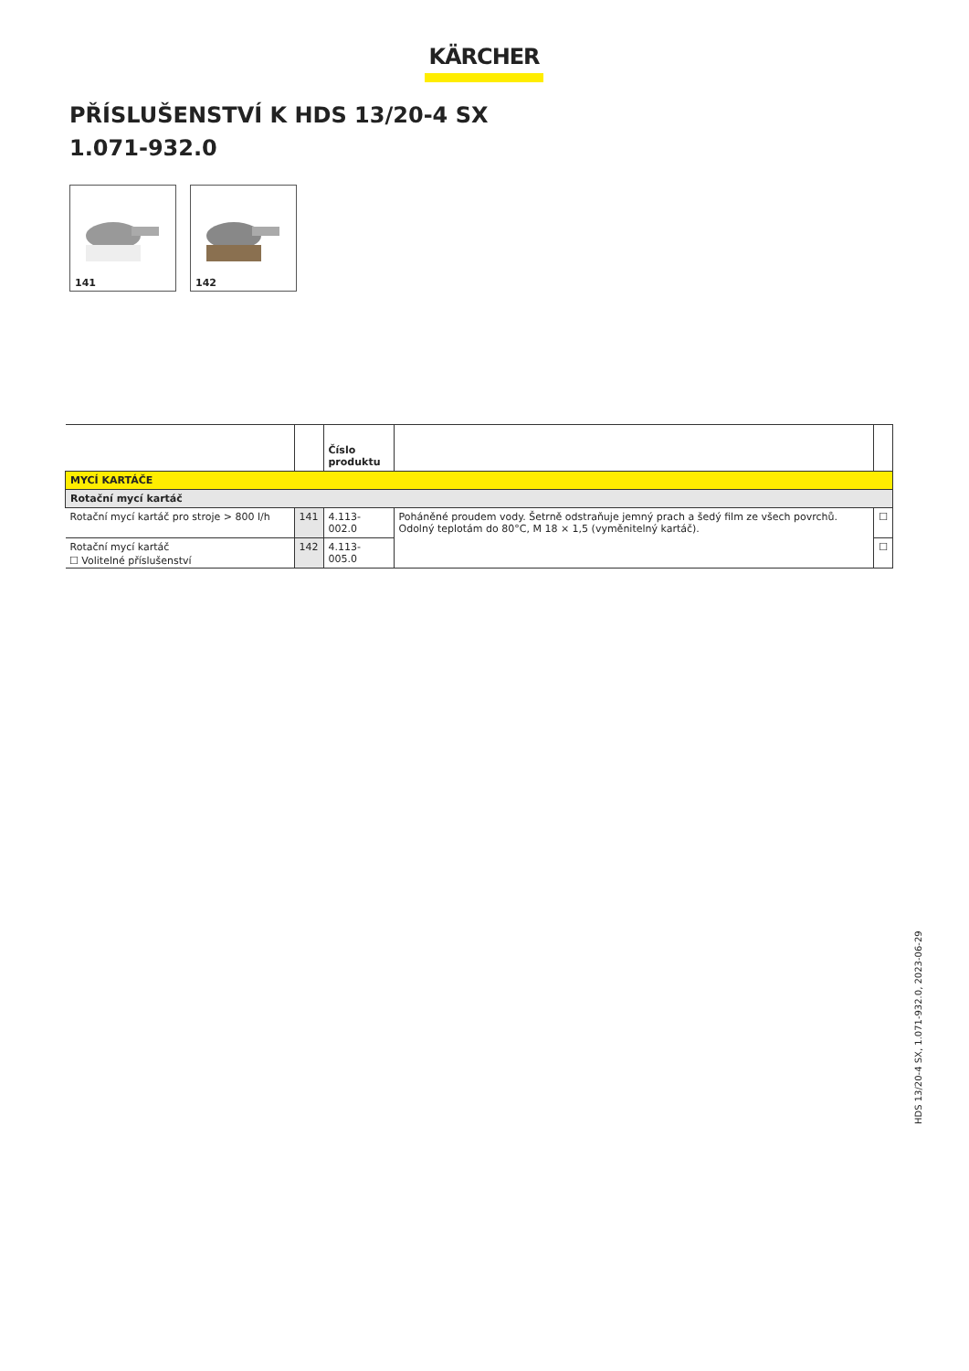KÄRCHER
PŘÍSLUŠENSTVÍ K HDS 13/20-4 SX
1.071-932.0
141
142
| | | Číslo produktu | | |
| --- | --- | --- | --- | --- |
| MYCÍ KARTÁČE | | | | |
| Rotační mycí kartáč | | | | |
| Rotační mycí kartáč pro stroje > 800 l/h | 141 | 4.113-002.0 | Poháněné proudem vody. Šetrně odstraňuje jemný prach a šedý film ze všech povrchů. Odolný teplotám do 80°C, M 18 × 1,5 (vyměnitelný kartáč). | ☐ |
| Rotační mycí kartáč | 142 | 4.113-005.0 | | ☐ |
☐ Volitelné příslušenství
HDS 13/20-4 SX, 1.071-932.0, 2023-06-29